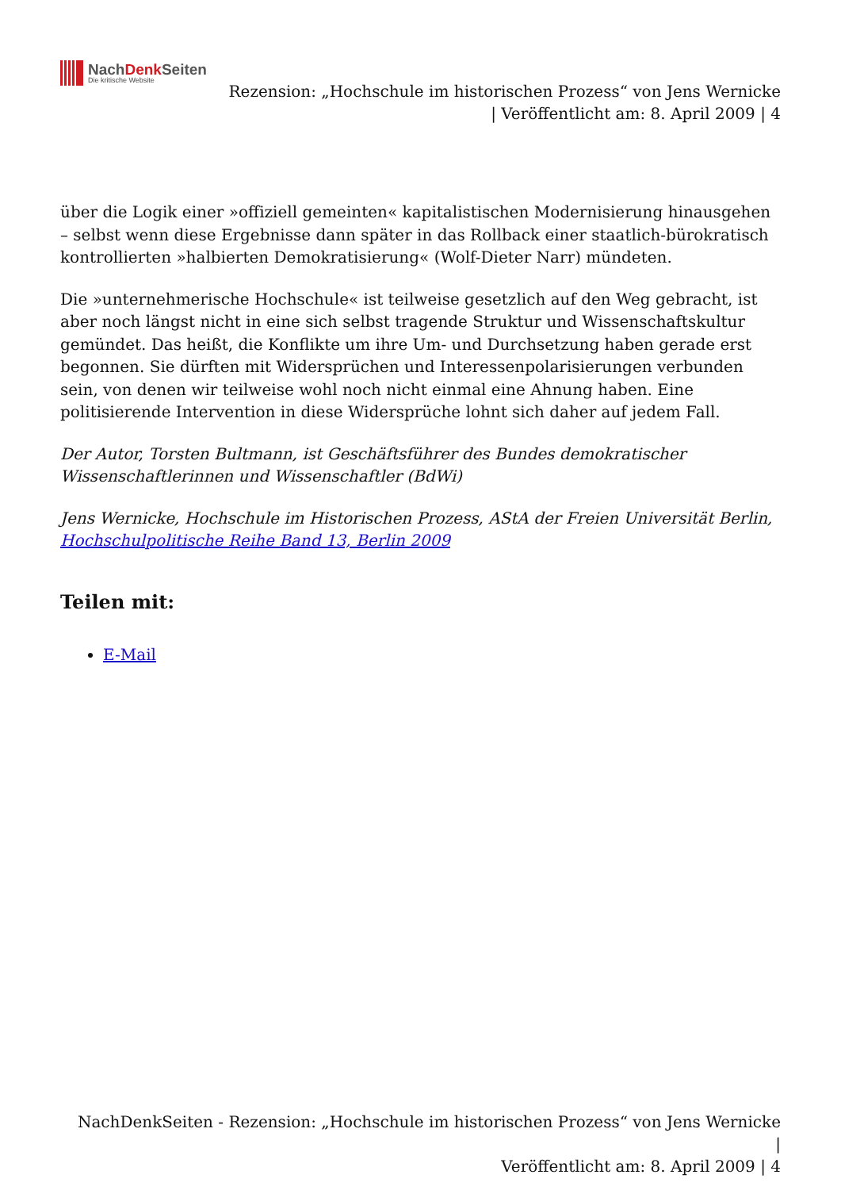NachDenk Seiten
Die kritische Website
Rezension: „Hochschule im historischen Prozess“ von Jens Wernicke
| Veröffentlicht am: 8. April 2009 | 4
über die Logik einer »offiziell gemeinten« kapitalistischen Modernisierung hinausgehen – selbst wenn diese Ergebnisse dann später in das Rollback einer staatlich-bürokratisch kontrollierten »halbierten Demokratisierung« (Wolf-Dieter Narr) mündeten.
Die »unternehmerische Hochschule« ist teilweise gesetzlich auf den Weg gebracht, ist aber noch längst nicht in eine sich selbst tragende Struktur und Wissenschaftskultur gemündet. Das heißt, die Konflikte um ihre Um- und Durchsetzung haben gerade erst begonnen. Sie dürften mit Widersprüchen und Interessenpolarisierungen verbunden sein, von denen wir teilweise wohl noch nicht einmal eine Ahnung haben. Eine politisierende Intervention in diese Widersprüche lohnt sich daher auf jedem Fall.
Der Autor, Torsten Bultmann, ist Geschäftsführer des Bundes demokratischer Wissenschaftlerinnen und Wissenschaftler (BdWi)
Jens Wernicke, Hochschule im Historischen Prozess, AStA der Freien Universität Berlin, Hochschulpolitische Reihe Band 13, Berlin 2009
Teilen mit:
E-Mail
NachDenkSeiten - Rezension: „Hochschule im historischen Prozess“ von Jens Wernicke |
Veröffentlicht am: 8. April 2009 | 4